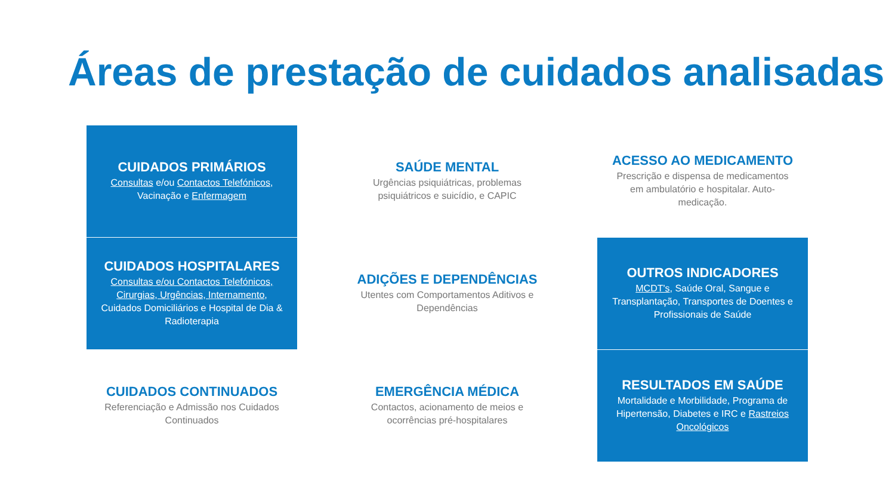Áreas de prestação de cuidados analisadas
CUIDADOS PRIMÁRIOS
Consultas e/ou Contactos Telefónicos, Vacinação e Enfermagem
SAÚDE MENTAL
Urgências psiquiátricas, problemas psiquiátricos e suicídio, e CAPIC
ACESSO AO MEDICAMENTO
Prescrição e dispensa de medicamentos em ambulatório e hospitalar. Auto-medicação.
CUIDADOS HOSPITALARES
Consultas e/ou Contactos Telefónicos, Cirurgias, Urgências, Internamento, Cuidados Domiciliários e Hospital de Dia & Radioterapia
ADIÇÕES E DEPENDÊNCIAS
Utentes com Comportamentos Aditivos e Dependências
OUTROS INDICADORES
MCDT's, Saúde Oral, Sangue e Transplantação, Transportes de Doentes e Profissionais de Saúde
CUIDADOS CONTINUADOS
Referenciação e Admissão nos Cuidados Continuados
EMERGÊNCIA MÉDICA
Contactos, acionamento de meios e ocorrências pré-hospitalares
RESULTADOS EM SAÚDE
Mortalidade e Morbilidade, Programa de Hipertensão, Diabetes e IRC e Rastreios Oncológicos